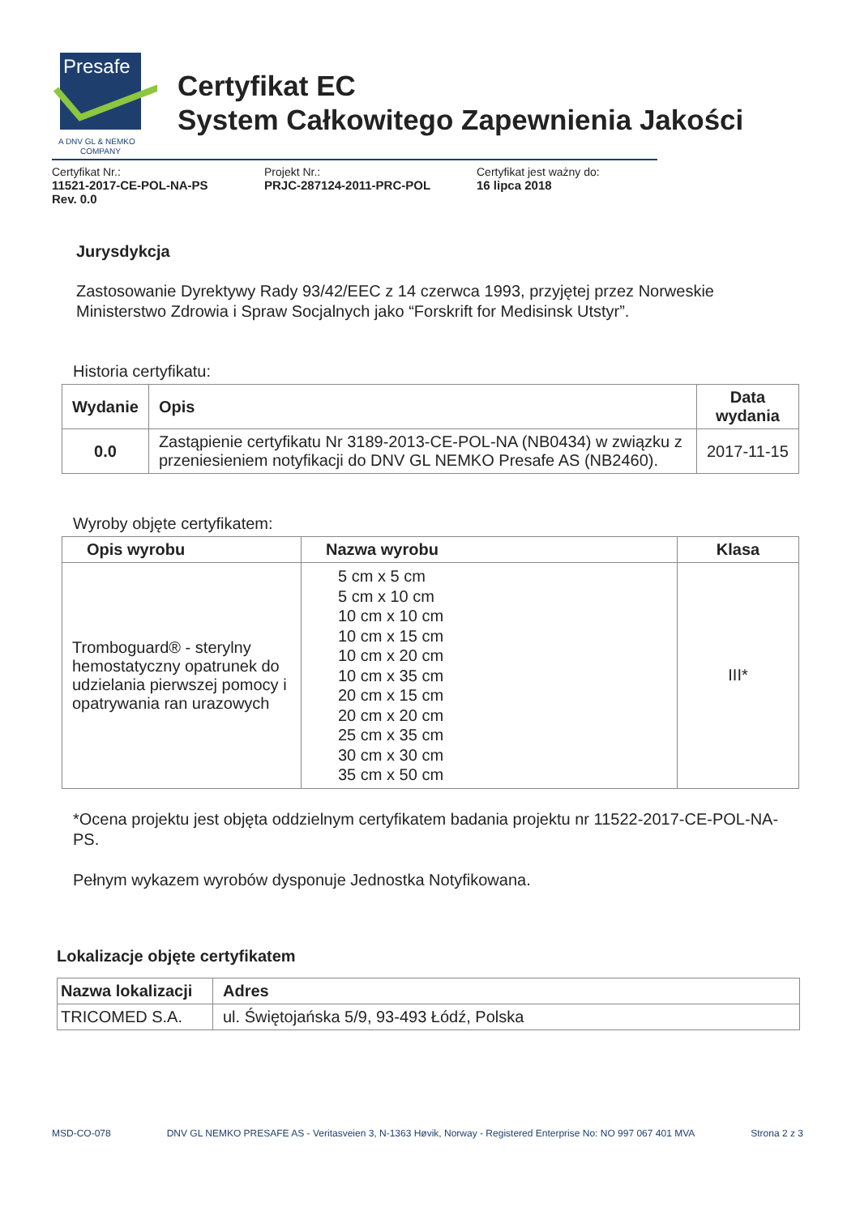Presafe
A DNV GL & NEMKO
COMPANY
Certyfikat EC
System Całkowitego Zapewnienia Jakości
Certyfikat Nr.:
11521-2017-CE-POL-NA-PS
Rev. 0.0
Projekt Nr.:
PRJC-287124-2011-PRC-POL
Certyfikat jest ważny do:
16 lipca 2018
Jurysdykcja
Zastosowanie Dyrektywy Rady 93/42/EEC z 14 czerwca 1993, przyjętej przez Norweskie Ministerstwo Zdrowia i Spraw Socjalnych jako “Forskrift for Medisinsk Utstyr”.
Historia certyfikatu:
| Wydanie | Opis | Data wydania |
| --- | --- | --- |
| 0.0 | Zastąpienie certyfikatu Nr 3189-2013-CE-POL-NA (NB0434) w związku z przeniesieniem notyfikacji do DNV GL NEMKO Presafe AS (NB2460). | 2017-11-15 |
Wyroby objęte certyfikatem:
| Opis wyrobu | Nazwa wyrobu | Klasa |
| --- | --- | --- |
| Tromboguard® - sterylny hemostatyczny opatrunek do udzielania pierwszej pomocy i opatrywania ran urazowych | 5 cm x 5 cm 5 cm x 10 cm 10 cm x 10 cm 10 cm x 15 cm 10 cm x 20 cm 10 cm x 35 cm 20 cm x 15 cm 20 cm x 20 cm 25 cm x 35 cm 30 cm x 30 cm 35 cm x 50 cm | III* |
*Ocena projektu jest objęta oddzielnym certyfikatem badania projektu nr 11522-2017-CE-POL-NA-PS.
Pełnym wykazem wyrobów dysponuje Jednostka Notyfikowana.
Lokalizacje objęte certyfikatem
| Nazwa lokalizacji | Adres |
| --- | --- |
| TRICOMED S.A. | ul. Świętojańska 5/9, 93-493 Łódź, Polska |
MSD-CO-078 DNV GL NEMKO PRESAFE AS - Veritasveien 3, N-1363 Høvik, Norway - Registered Enterprise No: NO 997 067 401 MVA Strona 2 z 3